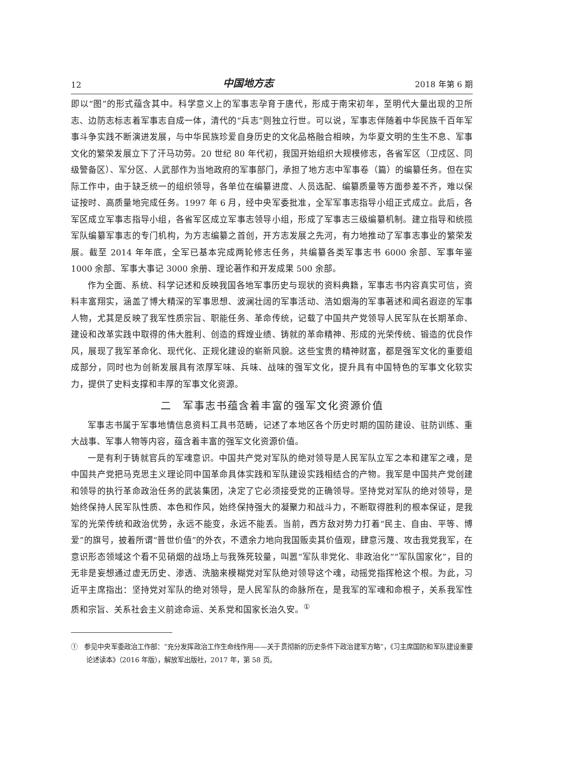12 中国地方志 2018 年第 6 期
即以“图”的形式蕴含其中。科学意义上的军事志孕育于唐代，形成于南宋初年，至明代大量出现的卫所志、边防志标志着军事志自成一体，清代的“兵志”则独立行世。可以说，军事志伴随着中华民族千百年军事斗争实践不断演进发展，与中华民族珍爱自身历史的文化品格融合相映，为华夏文明的生生不息、军事文化的繁荣发展立下了汗马功劳。20 世纪 80 年代初，我国开始组织大规模修志，各省军区（卫戍区、同级警备区）、军分区、人武部作为当地政府的军事部门，承担了地方志中军事卷（篇）的编纂任务。但在实际工作中，由于缺乏统一的组织领导，各单位在编纂进度、人员选配、编纂质量等方面参差不齐，难以保证按时、高质量地完成任务。1997 年 6 月，经中央军委批准，全军军事志指导小组正式成立。此后，各军区成立军事志指导小组，各省军区成立军事志领导小组，形成了军事志三级编纂机制。建立指导和统揽军队编纂军事志的专门机构，为方志编纂之首创，开方志发展之先河，有力地推动了军事志事业的繁荣发展。截至 2014 年年底，全军已基本完成两轮修志任务，共编纂各类军事志书 6000 余部、军事年鉴 1000 余部、军事大事记 3000 余册、理论著作和开发成果 500 余部。
作为全面、系统、科学记述和反映我国各地军事历史与现状的资料典籍，军事志书内容真实可信，资料丰富翔实，涵盖了博大精深的军事思想、波澜壮阔的军事活动、浩如烟海的军事著述和闻名遐迩的军事人物，尤其是反映了我军性质宗旨、职能任务、革命传统，记载了中国共产党领导人民军队在长期革命、建设和改革实践中取得的伟大胜利、创造的辉煌业绩、铸就的革命精神、形成的光荣传统、锻造的优良作风，展现了我军革命化、现代化、正规化建设的崭新风貌。这些宝贵的精神财富，都是强军文化的重要组成部分，同时也为创新发展具有浓厚军味、兵味、战味的强军文化，提升具有中国特色的军事文化软实力，提供了史料支撑和丰厚的军事文化资源。
二　军事志书蕴含着丰富的强军文化资源价值
军事志书属于军事地情信息资料工具书范畴，记述了本地区各个历史时期的国防建设、驻防训练、重大战事、军事人物等内容，蕴含着丰富的强军文化资源价值。
一是有利于铸就官兵的军魂意识。中国共产党对军队的绝对领导是人民军队立军之本和建军之魂，是中国共产党把马克思主义理论同中国革命具体实践和军队建设实践相结合的产物。我军是中国共产党创建和领导的执行革命政治任务的武装集团，决定了它必须接受党的正确领导。坚持党对军队的绝对领导，是始终保持人民军队性质、本色和作风，始终保持强大的凝聚力和战斗力，不断取得胜利的根本保证，是我军的光荣传统和政治优势，永远不能变，永远不能丢。当前，西方敌对势力打着“民主、自由、平等、博爱”的旗号，披着所谓“普世价值”的外衣，不遗余力地向我国贩卖其价值观，肆意污蔑、攻击我党我军，在意识形态领域这个看不见硝烟的战场上与我殊死较量，叫嚣“军队非党化、非政治化”“军队国家化”，目的无非是妄想通过虚无历史、渗透、洗脑来模糊党对军队绝对领导这个魂，动摇党指挥枪这个根。为此，习近平主席指出：坚持党对军队的绝对领导，是人民军队的命脉所在，是我军的军魂和命根子，关系我军性质和宗旨、关系社会主义前途命运、关系党和国家长治久安。<sup>①</sup>
①　参见中央军委政治工作部：“充分发挥政治工作生命线作用——关于贯彻新的历史条件下政治建军方略”，《习主席国防和军队建设重要论述读本》（2016 年版），解放军出版社，2017 年，第 58 页。